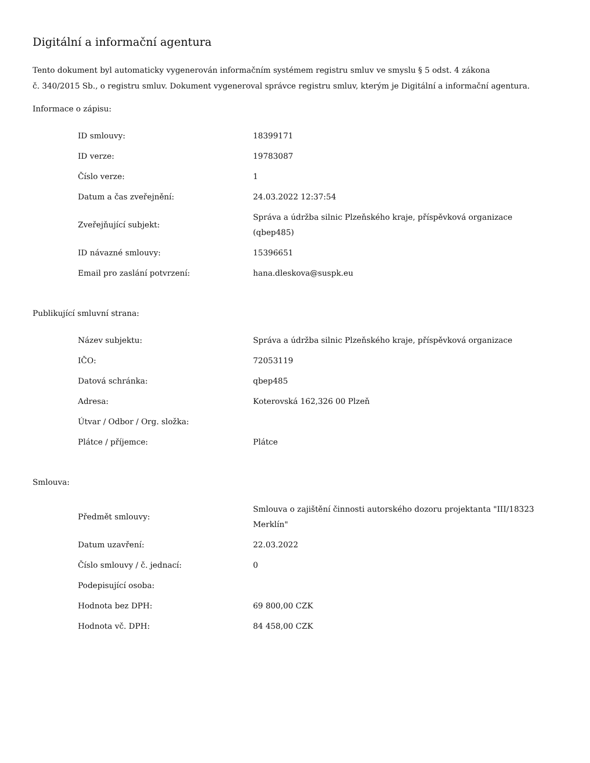Digitální a informační agentura
Tento dokument byl automaticky vygenerován informačním systémem registru smluv ve smyslu § 5 odst. 4 zákona
č. 340/2015 Sb., o registru smluv. Dokument vygeneroval správce registru smluv, kterým je Digitální a informační agentura.
Informace o zápisu:
| ID smlouvy: | 18399171 |
| ID verze: | 19783087 |
| Číslo verze: | 1 |
| Datum a čas zveřejnění: | 24.03.2022 12:37:54 |
| Zveřejňující subjekt: | Správa a údržba silnic Plzeňského kraje, příspěvková organizace (qbep485) |
| ID návazné smlouvy: | 15396651 |
| Email pro zaslání potvrzení: | hana.dleskova@suspk.eu |
Publikující smluvní strana:
| Název subjektu: | Správa a údržba silnic Plzeňského kraje, příspěvková organizace |
| IČO: | 72053119 |
| Datová schránka: | qbep485 |
| Adresa: | Koterovská 162,326 00 Plzeň |
| Útvar / Odbor / Org. složka: | |
| Plátce / příjemce: | Plátce |
Smlouva:
| Předmět smlouvy: | Smlouva o zajištění činnosti autorského dozoru projektanta "III/18323 Merklín" |
| Datum uzavření: | 22.03.2022 |
| Číslo smlouvy / č. jednací: | 0 |
| Podepisující osoba: | |
| Hodnota bez DPH: | 69 800,00 CZK |
| Hodnota vč. DPH: | 84 458,00 CZK |